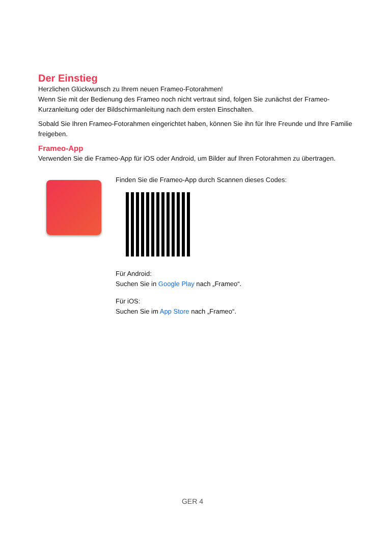Der Einstieg
Herzlichen Glückwunsch zu Ihrem neuen Frameo-Fotorahmen!
Wenn Sie mit der Bedienung des Frameo noch nicht vertraut sind, folgen Sie zunächst der Frameo-Kurzanleitung oder der Bildschirmanleitung nach dem ersten Einschalten.
Sobald Sie Ihren Frameo-Fotorahmen eingerichtet haben, können Sie ihn für Ihre Freunde und Ihre Familie freigeben.
Frameo-App
Verwenden Sie die Frameo-App für iOS oder Android, um Bilder auf Ihren Fotorahmen zu übertragen.
Finden Sie die Frameo-App durch Scannen dieses Codes:
Für Android:
Suchen Sie in Google Play nach „Frameo“.
Für iOS:
Suchen Sie im App Store nach „Frameo“.
GER 4